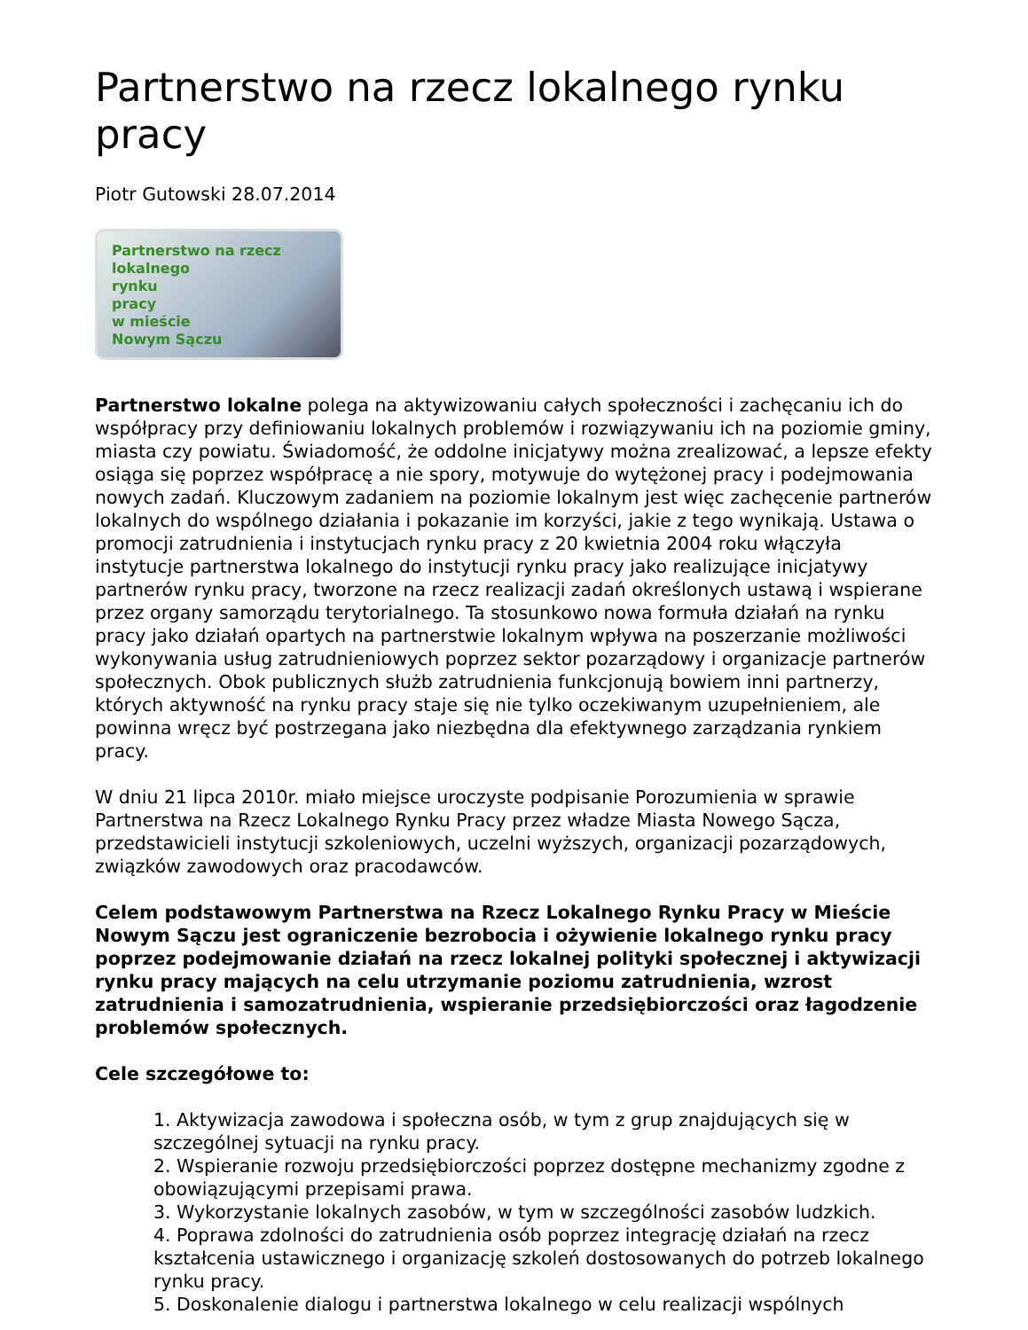Partnerstwo na rzecz lokalnego rynku pracy
Piotr Gutowski 28.07.2014
Partnerstwo na rzecz
lokalnego
rynku
pracy
w mieście
Nowym Sączu
Partnerstwo lokalne polega na aktywizowaniu całych społeczności i zachęcaniu ich do współpracy przy definiowaniu lokalnych problemów i rozwiązywaniu ich na poziomie gminy, miasta czy powiatu. Świadomość, że oddolne inicjatywy można zrealizować, a lepsze efekty osiąga się poprzez współpracę a nie spory, motywuje do wytężonej pracy i podejmowania nowych zadań. Kluczowym zadaniem na poziomie lokalnym jest więc zachęcenie partnerów lokalnych do wspólnego działania i pokazanie im korzyści, jakie z tego wynikają. Ustawa o promocji zatrudnienia i instytucjach rynku pracy z 20 kwietnia 2004 roku włączyła instytucje partnerstwa lokalnego do instytucji rynku pracy jako realizujące inicjatywy partnerów rynku pracy, tworzone na rzecz realizacji zadań określonych ustawą i wspierane przez organy samorządu terytorialnego. Ta stosunkowo nowa formuła działań na rynku pracy jako działań opartych na partnerstwie lokalnym wpływa na poszerzanie możliwości wykonywania usług zatrudnieniowych poprzez sektor pozarządowy i organizacje partnerów społecznych. Obok publicznych służb zatrudnienia funkcjonują bowiem inni partnerzy, których aktywność na rynku pracy staje się nie tylko oczekiwanym uzupełnieniem, ale powinna wręcz być postrzegana jako niezbędna dla efektywnego zarządzania rynkiem pracy.
W dniu 21 lipca 2010r. miało miejsce uroczyste podpisanie Porozumienia w sprawie Partnerstwa na Rzecz Lokalnego Rynku Pracy przez władze Miasta Nowego Sącza, przedstawicieli instytucji szkoleniowych, uczelni wyższych, organizacji pozarządowych, związków zawodowych oraz pracodawców.
Celem podstawowym Partnerstwa na Rzecz Lokalnego Rynku Pracy w Mieście Nowym Sączu jest ograniczenie bezrobocia i ożywienie lokalnego rynku pracy poprzez podejmowanie działań na rzecz lokalnej polityki społecznej i aktywizacji rynku pracy mających na celu utrzymanie poziomu zatrudnienia, wzrost zatrudnienia i samozatrudnienia, wspieranie przedsiębiorczości oraz łagodzenie problemów społecznych.
Cele szczegółowe to:
1. Aktywizacja zawodowa i społeczna osób, w tym z grup znajdujących się w szczególnej sytuacji na rynku pracy.
2. Wspieranie rozwoju przedsiębiorczości poprzez dostępne mechanizmy zgodne z obowiązującymi przepisami prawa.
3. Wykorzystanie lokalnych zasobów, w tym w szczególności zasobów ludzkich.
4. Poprawa zdolności do zatrudnienia osób poprzez integrację działań na rzecz kształcenia ustawicznego i organizację szkoleń dostosowanych do potrzeb lokalnego rynku pracy.
5. Doskonalenie dialogu i partnerstwa lokalnego w celu realizacji wspólnych